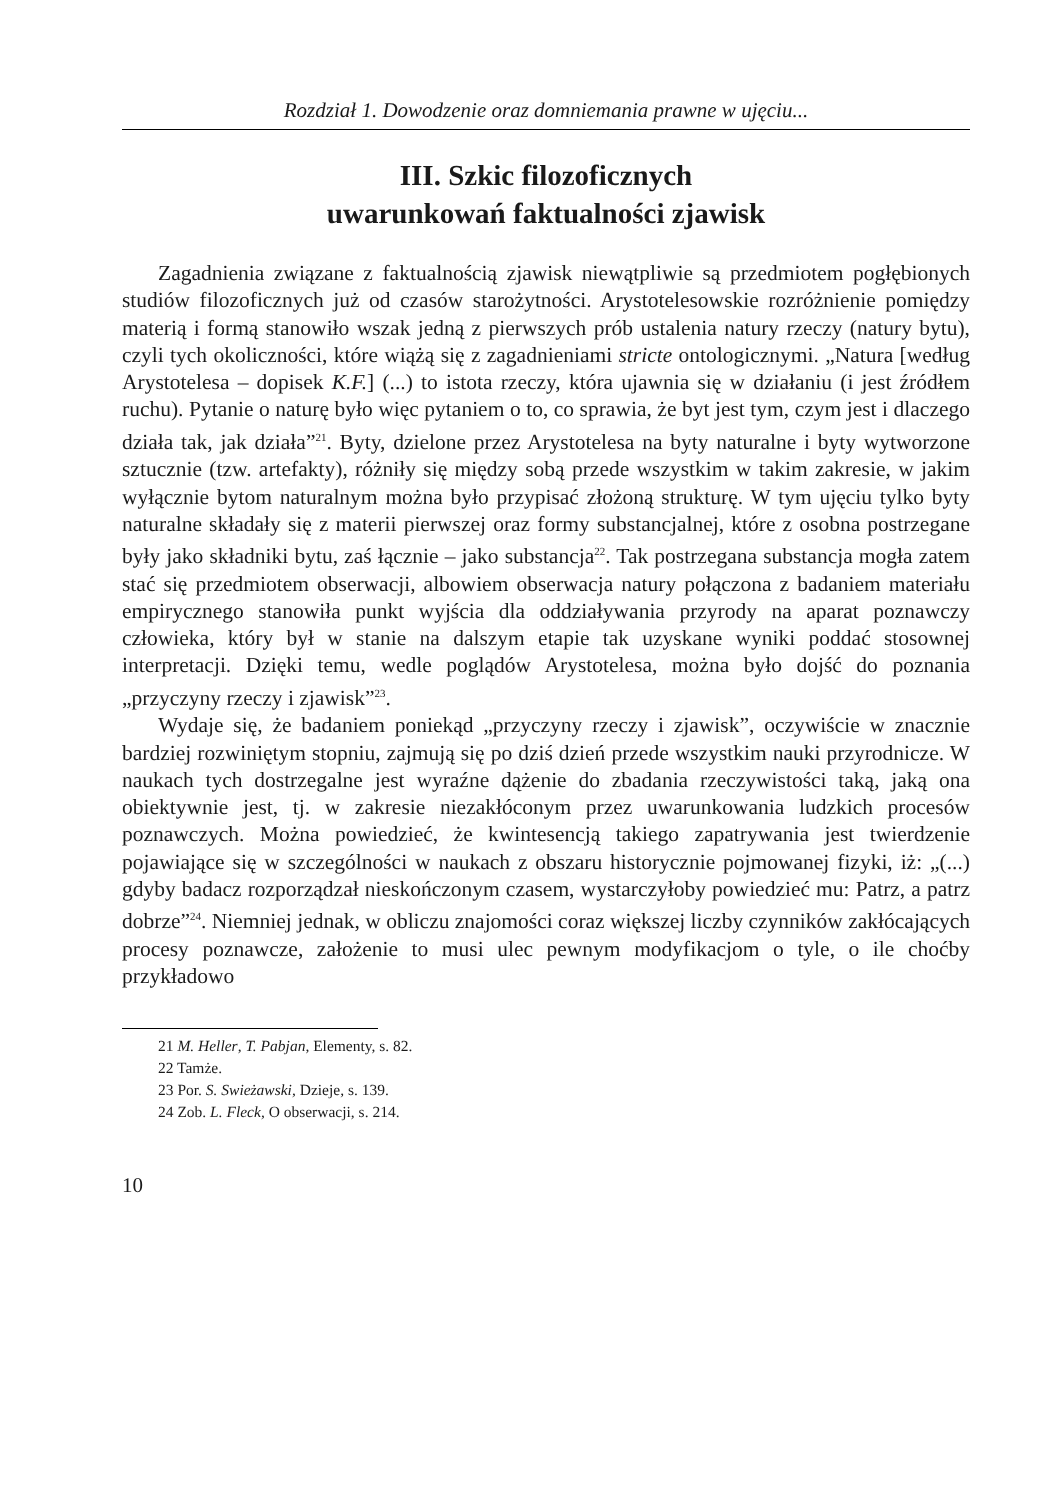Rozdział 1. Dowodzenie oraz domniemania prawne w ujęciu...
III. Szkic filozoficznych
uwarunkowań faktualności zjawisk
Zagadnienia związane z faktualnością zjawisk niewątpliwie są przedmiotem pogłębionych studiów filozoficznych już od czasów starożytności. Arystotelesowskie rozróżnienie pomiędzy materią i formą stanowiło wszak jedną z pierwszych prób ustalenia natury rzeczy (natury bytu), czyli tych okoliczności, które wiążą się z zagadnieniami stricte ontologicznymi. „Natura [według Arystotelesa – dopisek K.F.] (...) to istota rzeczy, która ujawnia się w działaniu (i jest źródłem ruchu). Pytanie o naturę było więc pytaniem o to, co sprawia, że byt jest tym, czym jest i dlaczego działa tak, jak działa”<sup>21</sup>. Byty, dzielone przez Arystotelesa na byty naturalne i byty wytworzone sztucznie (tzw. artefakty), różniły się między sobą przede wszystkim w takim zakresie, w jakim wyłącznie bytom naturalnym można było przypisać złożoną strukturę. W tym ujęciu tylko byty naturalne składały się z materii pierwszej oraz formy substancjalnej, które z osobna postrzegane były jako składniki bytu, zaś łącznie – jako substancja<sup>22</sup>. Tak postrzegana substancja mogła zatem stać się przedmiotem obserwacji, albowiem obserwacja natury połączona z badaniem materiału empirycznego stanowiła punkt wyjścia dla oddziaływania przyrody na aparat poznawczy człowieka, który był w stanie na dalszym etapie tak uzyskane wyniki poddać stosownej interpretacji. Dzięki temu, wedle poglądów Arystotelesa, można było dojść do poznania „przyczyny rzeczy i zjawisk”<sup>23</sup>.
Wydaje się, że badaniem poniekąd „przyczyny rzeczy i zjawisk”, oczywiście w znacznie bardziej rozwiniętym stopniu, zajmują się po dziś dzień przede wszystkim nauki przyrodnicze. W naukach tych dostrzegalne jest wyraźne dążenie do zbadania rzeczywistości taką, jaką ona obiektywnie jest, tj. w zakresie niezakłóconym przez uwarunkowania ludzkich procesów poznawczych. Można powiedzieć, że kwintesencją takiego zapatrywania jest twierdzenie pojawiające się w szczególności w naukach z obszaru historycznie pojmowanej fizyki, iż: „(...) gdyby badacz rozporządzał nieskończonym czasem, wystarczyłoby powiedzieć mu: Patrz, a patrz dobrze”<sup>24</sup>. Niemniej jednak, w obliczu znajomości coraz większej liczby czynników zakłócających procesy poznawcze, założenie to musi ulec pewnym modyfikacjom o tyle, o ile choćby przykładowo
21 M. Heller, T. Pabjan, Elementy, s. 82.
22 Tamże.
23 Por. S. Swieżawski, Dzieje, s. 139.
24 Zob. L. Fleck, O obserwacji, s. 214.
10